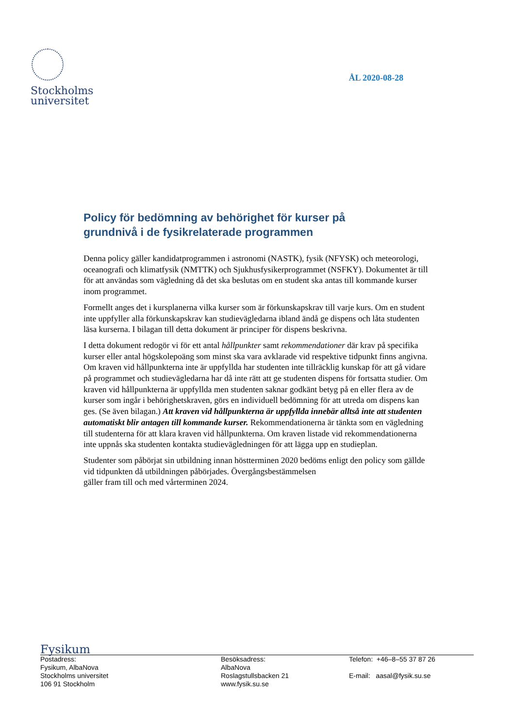Stockholms
universitet
ÅL 2020-08-28
Policy för bedömning av behörighet för kurser på grundnivå i de fysikrelaterade programmen
Denna policy gäller kandidatprogrammen i astronomi (NASTK), fysik (NFYSK) och meteorologi, oceanografi och klimatfysik (NMTTK) och Sjukhusfysikerprogrammet (NSFKY). Dokumentet är till för att användas som vägledning då det ska beslutas om en student ska antas till kommande kurser inom programmet.
Formellt anges det i kursplanerna vilka kurser som är förkunskapskrav till varje kurs. Om en student inte uppfyller alla förkunskapskrav kan studievägledarna ibland ändå ge dispens och låta studenten läsa kurserna. I bilagan till detta dokument är principer för dispens beskrivna.
I detta dokument redogör vi för ett antal hållpunkter samt rekommendationer där krav på specifika kurser eller antal högskolepoäng som minst ska vara avklarade vid respektive tidpunkt finns angivna. Om kraven vid hållpunkterna inte är uppfyllda har studenten inte tillräcklig kunskap för att gå vidare på programmet och studievägledarna har då inte rätt att ge studenten dispens för fortsatta studier. Om kraven vid hållpunkterna är uppfyllda men studenten saknar godkänt betyg på en eller flera av de kurser som ingår i behörighetskraven, görs en individuell bedömning för att utreda om dispens kan ges. (Se även bilagan.) Att kraven vid hållpunkterna är uppfyllda innebär alltså inte att studenten automatiskt blir antagen till kommande kurser. Rekommendationerna är tänkta som en vägledning till studenterna för att klara kraven vid hållpunkterna. Om kraven listade vid rekommendationerna inte uppnås ska studenten kontakta studievägledningen för att lägga upp en studieplan.
Studenter som påbörjat sin utbildning innan höstterminen 2020 bedöms enligt den policy som gällde vid tidpunkten då utbildningen påbörjades. Övergångsbestämmelsen
gäller fram till och med vårterminen 2024.
Fysikum
Postadress:
Fysikum, AlbaNova
Stockholms universitet
106 91 Stockholm
Besöksadress:
AlbaNova
Roslagstullsbacken 21
www.fysik.su.se
Telefon: +46–8–55 37 87 26
E-mail: aasal@fysik.su.se